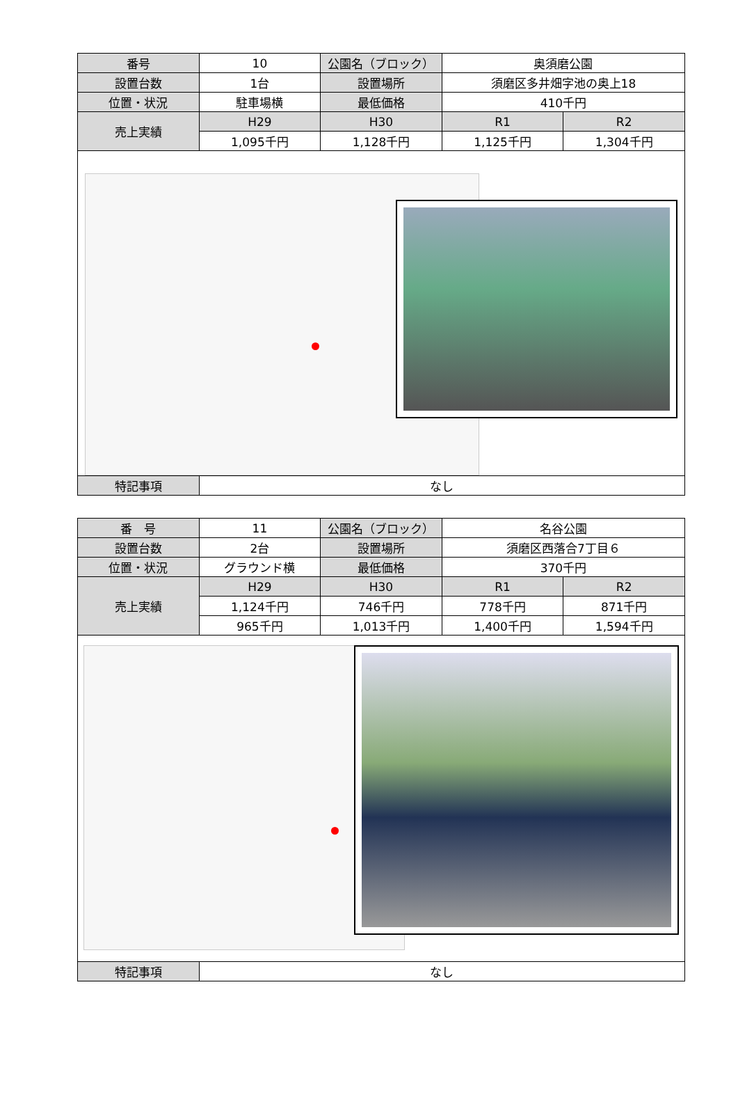| 番号 | 10 | 公園名（ブロック） | 奥須磨公園 | |
| 設置台数 | 1台 | 設置場所 | 須磨区多井畑字池の奥上18 | |
| 位置・状況 | 駐車場横 | 最低価格 | 410千円 | |
| 売上実績 | H29 | H30 | R1 | R2 |
| | 1,095千円 | 1,128千円 | 1,125千円 | 1,304千円 |
| 特記事項 | なし | | | |
| 番 号 | 11 | 公園名（ブロック） | 名谷公園 | |
| 設置台数 | 2台 | 設置場所 | 須磨区西落合7丁目６ | |
| 位置・状況 | グラウンド横 | 最低価格 | 370千円 | |
| 売上実績 | H29 | H30 | R1 | R2 |
| | 1,124千円 | 746千円 | 778千円 | 871千円 |
| | 965千円 | 1,013千円 | 1,400千円 | 1,594千円 |
| 特記事項 | なし | | | |